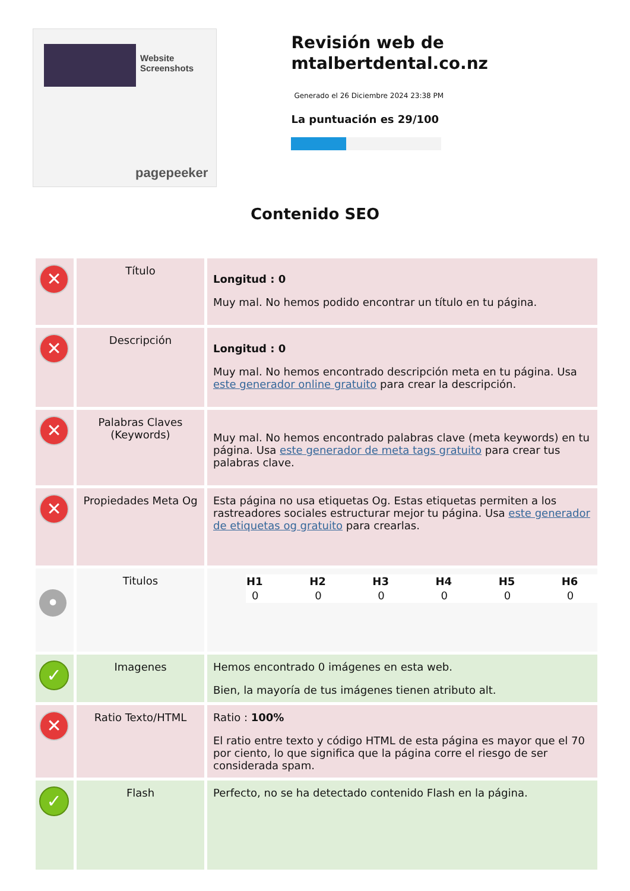Website Screenshots
pagepeeker
Revisión web de mtalbertdental.co.nz
Generado el 26 Diciembre 2024 23:38 PM
La puntuación es 29/100
Contenido SEO
| ✕ | Título | Longitud : 0 Muy mal. No hemos podido encontrar un título en tu página. |
| ✕ | Descripción | Longitud : 0 Muy mal. No hemos encontrado descripción meta en tu página. Usa este generador online gratuito para crear la descripción. |
| ✕ | Palabras Claves (Keywords) | Muy mal. No hemos encontrado palabras clave (meta keywords) en tu página. Usa este generador de meta tags gratuito para crear tus palabras clave. |
| ✕ | Propiedades Meta Og | Esta página no usa etiquetas Og. Estas etiquetas permiten a los rastreadores sociales estructurar mejor tu página. Usa este generador de etiquetas og gratuito para crearlas. |
| • | Titulos | / H1 / H2 / H3 / H4 / H5 / H6 / / --- / --- / --- / --- / --- / --- / / 0 / 0 / 0 / 0 / 0 / 0 / |
| ✓ | Imagenes | Hemos encontrado 0 imágenes en esta web. Bien, la mayoría de tus imágenes tienen atributo alt. |
| ✕ | Ratio Texto/HTML | Ratio : 100% El ratio entre texto y código HTML de esta página es mayor que el 70 por ciento, lo que significa que la página corre el riesgo de ser considerada spam. |
| ✓ | Flash | Perfecto, no se ha detectado contenido Flash en la página. |